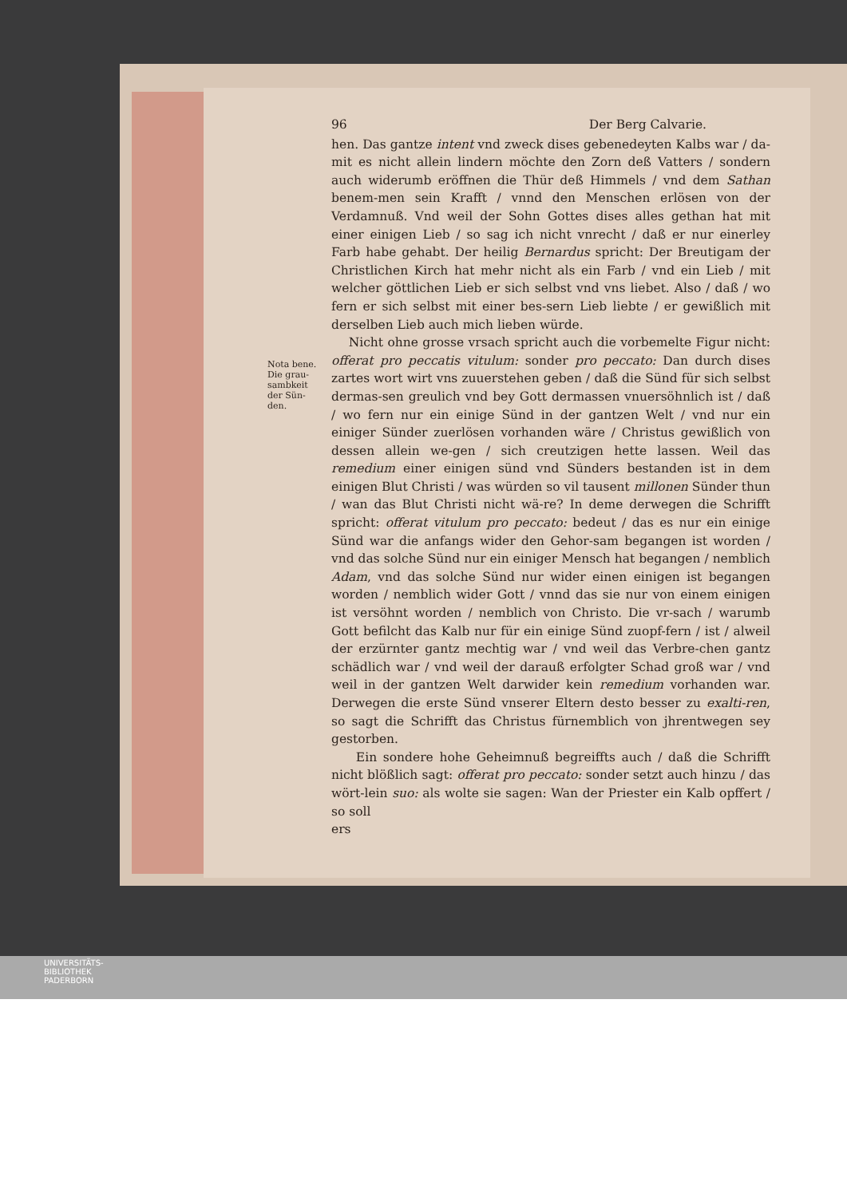96 Der Berg Calvarie.
Nota bene.
Die grau-
sambkeit
der Sün-
den.
hen. Das gantze intent vnd zweck dises gebenedeyten Kalbs war / da-mit es nicht allein lindern möchte den Zorn deß Vatters / sondern auch widerumb eröffnen die Thür deß Himmels / vnd dem Sathan benem-men sein Krafft / vnnd den Menschen erlösen von der Verdamnuß. Vnd weil der Sohn Gottes dises alles gethan hat mit einer einigen Lieb / so sag ich nicht vnrecht / daß er nur einerley Farb habe gehabt. Der heilig Bernardus spricht: Der Breutigam der Christlichen Kirch hat mehr nicht als ein Farb / vnd ein Lieb / mit welcher göttlichen Lieb er sich selbst vnd vns liebet. Also / daß / wo fern er sich selbst mit einer bes-sern Lieb liebte / er gewißlich mit derselben Lieb auch mich lieben würde.
Nicht ohne grosse vrsach spricht auch die vorbemelte Figur nicht: offerat pro peccatis vitulum: sonder pro peccato: Dan durch dises zartes wort wirt vns zuuerstehen geben / daß die Sünd für sich selbst dermas-sen greulich vnd bey Gott dermassen vnuersöhnlich ist / daß / wo fern nur ein einige Sünd in der gantzen Welt / vnd nur ein einiger Sünder zuerlösen vorhanden wäre / Christus gewißlich von dessen allein we-gen / sich creutzigen hette lassen. Weil das remedium einer einigen sünd vnd Sünders bestanden ist in dem einigen Blut Christi / was würden so vil tausent millonen Sünder thun / wan das Blut Christi nicht wä-re? In deme derwegen die Schrifft spricht: offerat vitulum pro peccato: bedeut / das es nur ein einige Sünd war die anfangs wider den Gehor-sam begangen ist worden / vnd das solche Sünd nur ein einiger Mensch hat begangen / nemblich Adam, vnd das solche Sünd nur wider einen einigen ist begangen worden / nemblich wider Gott / vnnd das sie nur von einem einigen ist versöhnt worden / nemblich von Christo. Die vr-sach / warumb Gott befilcht das Kalb nur für ein einige Sünd zuopf-fern / ist / alweil der erzürnter gantz mechtig war / vnd weil das Verbre-chen gantz schädlich war / vnd weil der darauß erfolgter Schad groß war / vnd weil in der gantzen Welt darwider kein remedium vorhanden war. Derwegen die erste Sünd vnserer Eltern desto besser zu exalti-ren, so sagt die Schrifft das Christus fürnemblich von jhrentwegen sey gestorben.
Ein sondere hohe Geheimnuß begreiffts auch / daß die Schrifft nicht blößlich sagt: offerat pro peccato: sonder setzt auch hinzu / das wört-lein suo: als wolte sie sagen: Wan der Priester ein Kalb opffert / so soll
ers
UNIVERSITÄTS-
BIBLIOTHEK
PADERBORN